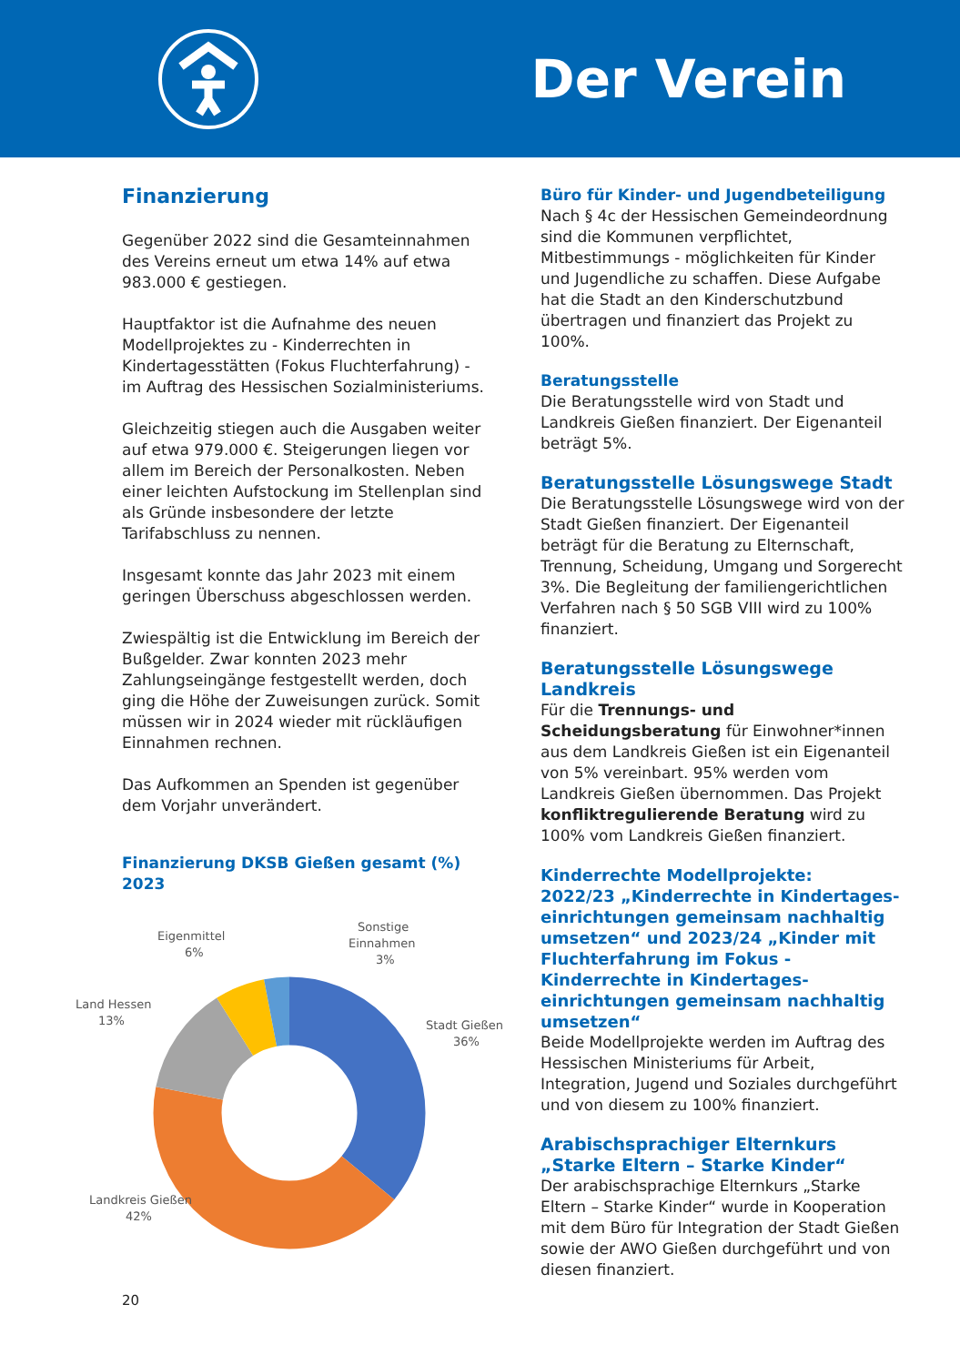Der Verein
Finanzierung
Gegenüber 2022 sind die Gesamteinnahmen des Vereins erneut um etwa 14% auf etwa 983.000 € gestiegen.
Hauptfaktor ist die Aufnahme des neuen Modellprojektes zu - Kinderrechten in Kindertagesstätten (Fokus Fluchterfahrung) - im Auftrag des Hessischen Sozialministeriums.
Gleichzeitig stiegen auch die Ausgaben weiter auf etwa 979.000 €. Steigerungen liegen vor allem im Bereich der Personalkosten. Neben einer leichten Aufstockung im Stellenplan sind als Gründe insbesondere der letzte Tarifabschluss zu nennen.
Insgesamt konnte das Jahr 2023 mit einem geringen Überschuss abgeschlossen werden.
Zwiespältig ist die Entwicklung im Bereich der Bußgelder. Zwar konnten 2023 mehr Zahlungseingänge festgestellt werden, doch ging die Höhe der Zuweisungen zurück. Somit müssen wir in 2024 wieder mit rückläufigen Einnahmen rechnen.
Das Aufkommen an Spenden ist gegenüber dem Vorjahr unverändert.
Finanzierung DKSB Gießen gesamt (%) 2023
Eigenmittel
6%
Sonstige
Einnahmen
3%
Land Hessen
13%
Stadt Gießen
36%
Landkreis Gießen
42%
Büro für Kinder- und Jugendbeteiligung
Nach § 4c der Hessischen Gemeindeordnung sind die Kommunen verpflichtet, Mitbestimmungs - möglichkeiten für Kinder und Jugendliche zu schaffen. Diese Aufgabe hat die Stadt an den Kinderschutzbund übertragen und finanziert das Projekt zu 100%.
Beratungsstelle
Die Beratungsstelle wird von Stadt und Landkreis Gießen finanziert. Der Eigenanteil beträgt 5%.
Beratungsstelle Lösungswege Stadt
Die Beratungsstelle Lösungswege wird von der Stadt Gießen finanziert. Der Eigenanteil beträgt für die Beratung zu Elternschaft, Trennung, Scheidung, Umgang und Sorgerecht 3%. Die Begleitung der familiengerichtlichen Verfahren nach § 50 SGB VIII wird zu 100% finanziert.
Beratungsstelle Lösungswege Landkreis
Für die Trennungs- und Scheidungsberatung für Einwohner*innen aus dem Landkreis Gießen ist ein Eigenanteil von 5% vereinbart. 95% werden vom Landkreis Gießen übernommen. Das Projekt konfliktregulierende Beratung wird zu 100% vom Landkreis Gießen finanziert.
Kinderrechte Modellprojekte:
2022/23 „Kinderrechte in Kindertages-einrichtungen gemeinsam nachhaltig umsetzen“ und 2023/24 „Kinder mit Fluchterfahrung im Fokus - Kinderrechte in Kindertages-einrichtungen gemeinsam nachhaltig umsetzen“
Beide Modellprojekte werden im Auftrag des Hessischen Ministeriums für Arbeit, Integration, Jugend und Soziales durchgeführt und von diesem zu 100% finanziert.
Arabischsprachiger Elternkurs
„Starke Eltern – Starke Kinder“
Der arabischsprachige Elternkurs „Starke Eltern – Starke Kinder“ wurde in Kooperation mit dem Büro für Integration der Stadt Gießen sowie der AWO Gießen durchgeführt und von diesen finanziert.
20